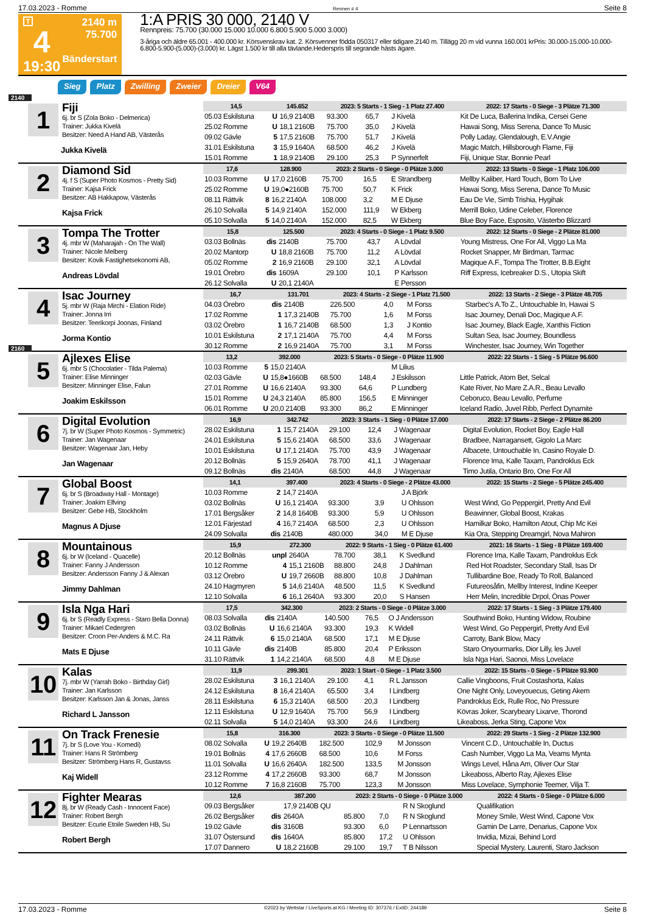17.03.2023 - Romme Rennen # 4 Seite 8
T
4
19:30
2140 m
75.700
Bänderstart
1:A PRIS 30 000, 2140 V
Rennpreis: 75.700 (30.000 15.000 10.000 6.800 5.900 5.000 3.000)
3-åriga och äldre 65.001 - 400.000 kr. Körsvenskrav kat. 2. Körsvenner födda 050317 eller tidigare.2140 m. Tillägg 20 m vid vunna 160.001 krPris: 30.000-15.000-10.000-6.800-5.900-(5.000)-(3.000) kr. Lägst 1.500 kr till alla tävlande.Hederspris till segrande hästs ägare.
Sieg Platz Zwilling Zweier Dreier V64
2140
1
Fiji
6j. br S (Zola Boko - Delmerica)
Trainer: Jukka Kivelä
Besitzer: Need A Hand AB, Västerås
Jukka Kivelä
| 14,5 | 145.652 | | 2023: 5 Starts - 1 Sieg - 1 Platz 27.400 | | | | 2022: 17 Starts - 0 Siege - 3 Plätze 71.300 |
| --- | --- | --- | --- | --- | --- | --- | --- |
| 05.03 Eskilstuna | U | 16,9 2140B | 93.300 | 65,7 | J Kivelä | | Kit De Luca, Ballerina Indika, Cersei Gene |
| 25.02 Romme | U | 18,1 2160B | 75.700 | 35,0 | J Kivelä | | Hawai Song, Miss Serena, Dance To Music |
| 09.02 Gävle | 5 | 17,5 2160B | 75.700 | 51,7 | J Kivelä | | Polly Laday, Glendalough, E.V.Angie |
| 31.01 Eskilstuna | 3 | 15,9 1640A | 68.500 | 46,2 | J Kivelä | | Magic Match, Hillsborough Flame, Fiji |
| 15.01 Romme | 1 | 18,9 2140B | 29.100 | 25,3 | P Synnerfelt | | Fiji, Unique Star, Bonnie Pearl |
2
Diamond Sid
4j. f S (Super Photo Kosmos - Pretty Sid)
Trainer: Kajsa Frick
Besitzer: AB Hakkapow, Västerås
Kajsa Frick
| 17,6 | 128.900 | | 2023: 2 Starts - 0 Siege - 0 Plätze 3.000 | | | | 2022: 13 Starts - 0 Siege - 1 Platz 106.000 |
| --- | --- | --- | --- | --- | --- | --- | --- |
| 10.03 Romme | U | 17,0 2160B | 75.700 | 16,5 | E Strandberg | | Mellby Kaliber, Hard Touch, Born To Live |
| 25.02 Romme | U | 19,0●2160B | 75.700 | 50,7 | K Frick | | Hawai Song, Miss Serena, Dance To Music |
| 08.11 Rättvik | 8 | 16,2 2140A | 108.000 | 3,2 | M E Djuse | | Eau De Vie, Simb Trishia, Hygihak |
| 26.10 Solvalla | 5 | 14,9 2140A | 152.000 | 111,9 | W Ekberg | | Merrill Boko, Udine Celeber, Florence |
| 05.10 Solvalla | 5 | 14,0 2140A | 152.000 | 82,5 | W Ekberg | | Blue Boy Face, Esposito, Västerbo Blizzard |
3
Tompa The Trotter
4j. mbr W (Maharajah - On The Wall)
Trainer: Nicole Melberg
Besitzer: Kovik Fastighetsekonomi AB,
Andreas Lövdal
| 15,8 | 125.500 | | 2023: 4 Starts - 0 Siege - 1 Platz 9.500 | | | | 2022: 12 Starts - 0 Siege - 2 Plätze 81.000 |
| --- | --- | --- | --- | --- | --- | --- | --- |
| 03.03 Bollnäs | dis | 2140B | 75.700 | 43,7 | A Lövdal | | Young Mistress, One For All, Viggo La Ma |
| 20.02 Mantorp | U | 18,8 2160B | 75.700 | 11,2 | A Lövdal | | Rocket Snapper, Mr Birdman, Tarmac |
| 05.02 Romme | 2 | 16,9 2160B | 29.100 | 32,1 | A Lövdal | | Magique A.F., Tompa The Trotter, B.B.Eight |
| 19.01 Örebro | dis | 1609A | 29.100 | 10,1 | P Karlsson | | Riff Express, Icebreaker D.S., Utopia Skift |
| 26.12 Solvalla | U | 20,1 2140A | | | E Persson | | |
4
Isac Journey
5j. mbr W (Raja Mirchi - Elation Ride)
Trainer: Jonna Irri
Besitzer: Teerikorpi Joonas, Finland
Jorma Kontio
| 16,7 | 131.701 | | 2023: 4 Starts - 2 Siege - 1 Platz 71.500 | | | | 2022: 13 Starts - 2 Siege - 3 Plätze 48.705 |
| --- | --- | --- | --- | --- | --- | --- | --- |
| 04.03 Örebro | dis | 2140B | 226.500 | 4,0 | M Forss | | Starbec's A.To Z., Untouchable In, Hawai S |
| 17.02 Romme | 1 | 17,3 2140B | 75.700 | 1,6 | M Forss | | Isac Journey, Denali Doc, Magique A.F. |
| 03.02 Örebro | 1 | 16,7 2140B | 68.500 | 1,3 | J Kontio | | Isac Journey, Black Eagle, Xanthis Fiction |
| 10.01 Eskilstuna | 2 | 17,1 2140A | 75.700 | 4,4 | M Forss | | Sultan Sea, Isac Journey, Boundless |
| 30.12 Romme | 2 | 16,9 2140A | 75.700 | 3,1 | M Forss | | Winchester, Isac Journey, Win Together |
2160
5
Ajlexes Elise
6j. mbr S (Chocolatier - Tilda Palema)
Trainer: Elise Minninger
Besitzer: Minninger Elise, Falun
Joakim Eskilsson
| 13,2 | 392.000 | | 2023: 5 Starts - 0 Siege - 0 Plätze 11.900 | | | | 2022: 22 Starts - 1 Sieg - 5 Plätze 96.600 |
| --- | --- | --- | --- | --- | --- | --- | --- |
| 10.03 Romme | 5 | 15,0 2140A | | | M Lilius | | |
| 02.03 Gävle | U | 15,8●1660B | 68.500 | 148,4 | J Eskilsson | | Little Patrick, Atom Bet, Selcal |
| 27.01 Romme | U | 16,6 2140A | 93.300 | 64,6 | P Lundberg | | Kate River, No Mare Z.A.R., Beau Levallo |
| 15.01 Romme | U | 24,3 2140A | 85.800 | 156,5 | E Minninger | | Ceboruco, Beau Levallo, Perfume |
| 06.01 Romme | U | 20,0 2140B | 93.300 | 86,2 | E Minninger | | Iceland Radio, Juvel Ribb, Perfect Dynamite |
6
Digital Evolution
7j. br W (Super Photo Kosmos - Symmetric)
Trainer: Jan Wagenaar
Besitzer: Wagenaar Jan, Heby
Jan Wagenaar
| 16,9 | 342.742 | | 2023: 3 Starts - 1 Sieg - 0 Plätze 17.000 | | | | 2022: 17 Starts - 2 Siege - 2 Plätze 86.200 |
| --- | --- | --- | --- | --- | --- | --- | --- |
| 28.02 Eskilstuna | 1 | 15,7 2140A | 29.100 | 12,4 | J Wagenaar | | Digital Evolution, Rocket Boy, Eagle Hall |
| 24.01 Eskilstuna | 5 | 15,6 2140A | 68.500 | 33,6 | J Wagenaar | | Bradbee, Narragansett, Gigolo La Marc |
| 10.01 Eskilstuna | U | 17,1 2140A | 75.700 | 43,9 | J Wagenaar | | Albacete, Untouchable In, Casino Royale D. |
| 20.12 Bollnäs | 5 | 15,9 2640A | 78.700 | 41,1 | J Wagenaar | | Florence Ima, Kalle Taxam, Pandroklus Eck |
| 09.12 Bollnäs | dis | 2140A | 68.500 | 44,8 | J Wagenaar | | Timo Jutila, Ontario Bro, One For All |
7
Global Boost
6j. br S (Broadway Hall - Montage)
Trainer: Joakim Elfving
Besitzer: Gebe HB, Stockholm
Magnus A Djuse
| 14,1 | 397.400 | | 2023: 4 Starts - 0 Siege - 2 Plätze 43.000 | | | | 2022: 15 Starts - 2 Siege - 5 Plätze 245.400 |
| --- | --- | --- | --- | --- | --- | --- | --- |
| 10.03 Romme | 2 | 14,7 2140A | | | J A Björk | | |
| 03.02 Bollnäs | U | 16,1 2140A | 93.300 | 3,9 | U Ohlsson | | West Wind, Go Peppergirl, Pretty And Evil |
| 17.01 Bergsåker | 2 | 14,8 1640B | 93.300 | 5,9 | U Ohlsson | | Beawinner, Global Boost, Krakas |
| 12.01 Färjestad | 4 | 16,7 2140A | 68.500 | 2,3 | U Ohlsson | | Hamilkar Boko, Hamilton Atout, Chip Mc Kei |
| 24.09 Solvalla | dis | 2140B | 480.000 | 34,0 | M E Djuse | | Kia Ora, Stepping Dreamgirl, Nova Mahiron |
8
Mountainous
6j. br W (Iceland - Quacelle)
Trainer: Fanny J Andersson
Besitzer: Andersson Fanny J & Alexan
Jimmy Dahlman
| 15,9 | 272.300 | | 2022: 9 Starts - 1 Sieg - 0 Plätze 61.400 | | | | 2021: 16 Starts - 1 Sieg - 8 Plätze 169.400 |
| --- | --- | --- | --- | --- | --- | --- | --- |
| 20.12 Bollnäs | unpl | 2640A | 78.700 | 38,1 | K Svedlund | | Florence Ima, Kalle Taxam, Pandroklus Eck |
| 10.12 Romme | 4 | 15,1 2160B | 88.800 | 24,8 | J Dahlman | | Red Hot Roadster, Secondary Stall, Isas Dr |
| 03.12 Örebro | U | 19,7 2660B | 88.800 | 10,8 | J Dahlman | | Tullibardine Boe, Ready To Roll, Balanced |
| 24.10 Hagmyren | 5 | 14,6 2140A | 48.500 | 11,5 | K Svedlund | | Futureosåfin, Mellby Interest, Indine Keeper |
| 12.10 Solvalla | 6 | 16,1 2640A | 93.300 | 20,0 | S Hansen | | Herr Melin, Incredible Drpol, Önas Power |
9
Isla Nga Hari
6j. br S (Readly Express - Staro Bella Donna)
Trainer: Mikael Cedergren
Besitzer: Croon Per-Anders & M.C. Ra
Mats E Djuse
| 17,5 | 342.300 | | 2023: 2 Starts - 0 Siege - 0 Plätze 3.000 | | | | 2022: 17 Starts - 1 Sieg - 3 Plätze 179.400 |
| --- | --- | --- | --- | --- | --- | --- | --- |
| 08.03 Solvalla | dis | 2140A | 140.500 | 76,5 | O J Andersson | | Southwind Boko, Hunting Widow, Roubine |
| 03.02 Bollnäs | U | 16,6 2140A | 93.300 | 19,3 | K Widell | | West Wind, Go Peppergirl, Pretty And Evil |
| 24.11 Rättvik | 6 | 15,0 2140A | 68.500 | 17,1 | M E Djuse | | Carroty, Bank Blow, Macy |
| 10.11 Gävle | dis | 2140B | 85.800 | 20,4 | P Eriksson | | Staro Onyourmarks, Dior Lilly, les Juvel |
| 31.10 Rättvik | 1 | 14,2 2140A | 68.500 | 4,8 | M E Djuse | | Isla Nga Hari, Saonoi, Miss Lovelace |
10
Kalas
7j. mbr W (Yarrah Boko - Birthday Girl)
Trainer: Jan Karlsson
Besitzer: Karlsson Jan & Jonas, Janss
Richard L Jansson
| 11,9 | 299.301 | | 2023: 1 Start - 0 Siege - 1 Platz 3.500 | | | | 2022: 15 Starts - 0 Siege - 5 Plätze 93.900 |
| --- | --- | --- | --- | --- | --- | --- | --- |
| 28.02 Eskilstuna | 3 | 16,1 2140A | 29.100 | 4,1 | R L Jansson | | Callie Vingboons, Fruit Costashorta, Kalas |
| 24.12 Eskilstuna | 8 | 16,4 2140A | 65.500 | 3,4 | I Lindberg | | One Night Only, Loveyouecus, Geting Akem |
| 28.11 Eskilstuna | 6 | 15,3 2140A | 68.500 | 20,3 | I Lindberg | | Pandroklus Eck, Rulle Roc, No Pressure |
| 12.11 Eskilstuna | U | 12,9 1640A | 75.700 | 56,9 | I Lindberg | | Kövras Joker, Scarybeary Lixarve, Thorond |
| 02.11 Solvalla | 5 | 14,0 2140A | 93.300 | 24,6 | I Lindberg | | Likeaboss, Jerka Sting, Capone Vox |
11
On Track Frenesie
7j. br S (Love You - Komedi)
Trainer: Hans R Strömberg
Besitzer: Strömberg Hans R, Gustavss
Kaj Widell
| 15,8 | 316.300 | | 2023: 3 Starts - 0 Siege - 0 Plätze 11.500 | | | | 2022: 29 Starts - 1 Sieg - 2 Plätze 132.900 |
| --- | --- | --- | --- | --- | --- | --- | --- |
| 08.02 Solvalla | U | 19,2 2640B | 182.500 | 102,9 | M Jonsson | | Vincent C.D., Untouchable In, Ductus |
| 19.01 Bollnäs | 4 | 17,6 2660B | 68.500 | 10,6 | M Forss | | Cash Number, Viggo La Ma, Veams Mynta |
| 11.01 Solvalla | U | 16,6 2640A | 182.500 | 133,5 | M Jonsson | | Wings Level, Håna Am, Oliver Our Star |
| 23.12 Romme | 4 | 17,2 2660B | 93.300 | 68,7 | M Jonsson | | Likeaboss, Alberto Ray, Ajlexes Elise |
| 10.12 Romme | 7 | 16,8 2160B | 75.700 | 123,3 | M Jonsson | | Miss Lovelace, Symphonie Teemer, Vilja T. |
12
Fighter Mearas
8j. br W (Ready Cash - Innocent Face)
Trainer: Robert Bergh
Besitzer: Ecurie Etoile Sweden HB, Su
Robert Bergh
| 12,6 | 387.200 | | 2023: 2 Starts - 0 Siege - 0 Plätze 3.000 | | | | 2022: 4 Starts - 0 Siege - 0 Plätze 6.000 |
| --- | --- | --- | --- | --- | --- | --- | --- |
| 09.03 Bergsåker | | 17,9 2140B QU | | | R N Skoglund | | Qualifikation |
| 26.02 Bergsåker | dis | 2640A | 85.800 | 7,0 | R N Skoglund | | Money Smile, West Wind, Capone Vox |
| 19.02 Gävle | dis | 3160B | 93.300 | 6,0 | P Lennartsson | | Gamin De Larre, Denarius, Capone Vox |
| 31.07 Östersund | dis | 1640A | 85.800 | 17,2 | U Ohlsson | | Invidia, Mizai, Behind Lord |
| 17.07 Dannero | U | 18,2 2160B | 29.100 | 19,7 | T B Nilsson | | Special Mystery, Laurenti, Staro Jackson |
17.03.2023 - Romme ©2023 by Wettstar / LiveSports.at KG / Meeting ID: 307376 / ExtID: 244189 Seite 8